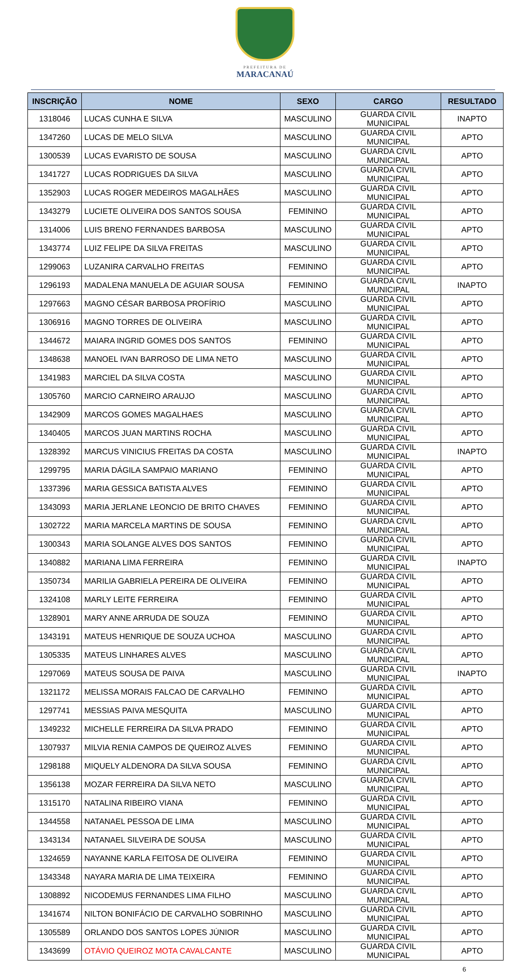PREFEITURA DE
MARACANAÚ
| INSCRIÇÃO | NOME | SEXO | CARGO | RESULTADO |
| --- | --- | --- | --- | --- |
| 1318046 | LUCAS CUNHA E SILVA | MASCULINO | GUARDA CIVIL MUNICIPAL | INAPTO |
| 1347260 | LUCAS DE MELO SILVA | MASCULINO | GUARDA CIVIL MUNICIPAL | APTO |
| 1300539 | LUCAS EVARISTO DE SOUSA | MASCULINO | GUARDA CIVIL MUNICIPAL | APTO |
| 1341727 | LUCAS RODRIGUES DA SILVA | MASCULINO | GUARDA CIVIL MUNICIPAL | APTO |
| 1352903 | LUCAS ROGER MEDEIROS MAGALHÃES | MASCULINO | GUARDA CIVIL MUNICIPAL | APTO |
| 1343279 | LUCIETE OLIVEIRA DOS SANTOS SOUSA | FEMININO | GUARDA CIVIL MUNICIPAL | APTO |
| 1314006 | LUIS BRENO FERNANDES BARBOSA | MASCULINO | GUARDA CIVIL MUNICIPAL | APTO |
| 1343774 | LUIZ FELIPE DA SILVA FREITAS | MASCULINO | GUARDA CIVIL MUNICIPAL | APTO |
| 1299063 | LUZANIRA CARVALHO FREITAS | FEMININO | GUARDA CIVIL MUNICIPAL | APTO |
| 1296193 | MADALENA MANUELA DE AGUIAR SOUSA | FEMININO | GUARDA CIVIL MUNICIPAL | INAPTO |
| 1297663 | MAGNO CÉSAR BARBOSA PROFÍRIO | MASCULINO | GUARDA CIVIL MUNICIPAL | APTO |
| 1306916 | MAGNO TORRES DE OLIVEIRA | MASCULINO | GUARDA CIVIL MUNICIPAL | APTO |
| 1344672 | MAIARA INGRID GOMES DOS SANTOS | FEMININO | GUARDA CIVIL MUNICIPAL | APTO |
| 1348638 | MANOEL IVAN BARROSO DE LIMA NETO | MASCULINO | GUARDA CIVIL MUNICIPAL | APTO |
| 1341983 | MARCIEL DA SILVA COSTA | MASCULINO | GUARDA CIVIL MUNICIPAL | APTO |
| 1305760 | MARCIO CARNEIRO ARAUJO | MASCULINO | GUARDA CIVIL MUNICIPAL | APTO |
| 1342909 | MARCOS GOMES MAGALHAES | MASCULINO | GUARDA CIVIL MUNICIPAL | APTO |
| 1340405 | MARCOS JUAN MARTINS ROCHA | MASCULINO | GUARDA CIVIL MUNICIPAL | APTO |
| 1328392 | MARCUS VINICIUS FREITAS DA COSTA | MASCULINO | GUARDA CIVIL MUNICIPAL | INAPTO |
| 1299795 | MARIA DÁGILA SAMPAIO MARIANO | FEMININO | GUARDA CIVIL MUNICIPAL | APTO |
| 1337396 | MARIA GESSICA BATISTA ALVES | FEMININO | GUARDA CIVIL MUNICIPAL | APTO |
| 1343093 | MARIA JERLANE LEONCIO DE BRITO CHAVES | FEMININO | GUARDA CIVIL MUNICIPAL | APTO |
| 1302722 | MARIA MARCELA MARTINS DE SOUSA | FEMININO | GUARDA CIVIL MUNICIPAL | APTO |
| 1300343 | MARIA SOLANGE ALVES DOS SANTOS | FEMININO | GUARDA CIVIL MUNICIPAL | APTO |
| 1340882 | MARIANA LIMA FERREIRA | FEMININO | GUARDA CIVIL MUNICIPAL | INAPTO |
| 1350734 | MARILIA GABRIELA PEREIRA DE OLIVEIRA | FEMININO | GUARDA CIVIL MUNICIPAL | APTO |
| 1324108 | MARLY LEITE FERREIRA | FEMININO | GUARDA CIVIL MUNICIPAL | APTO |
| 1328901 | MARY ANNE ARRUDA DE SOUZA | FEMININO | GUARDA CIVIL MUNICIPAL | APTO |
| 1343191 | MATEUS HENRIQUE DE SOUZA UCHOA | MASCULINO | GUARDA CIVIL MUNICIPAL | APTO |
| 1305335 | MATEUS LINHARES ALVES | MASCULINO | GUARDA CIVIL MUNICIPAL | APTO |
| 1297069 | MATEUS SOUSA DE PAIVA | MASCULINO | GUARDA CIVIL MUNICIPAL | INAPTO |
| 1321172 | MELISSA MORAIS FALCAO DE CARVALHO | FEMININO | GUARDA CIVIL MUNICIPAL | APTO |
| 1297741 | MESSIAS PAIVA MESQUITA | MASCULINO | GUARDA CIVIL MUNICIPAL | APTO |
| 1349232 | MICHELLE FERREIRA DA SILVA PRADO | FEMININO | GUARDA CIVIL MUNICIPAL | APTO |
| 1307937 | MILVIA RENIA CAMPOS DE QUEIROZ ALVES | FEMININO | GUARDA CIVIL MUNICIPAL | APTO |
| 1298188 | MIQUELY ALDENORA DA SILVA SOUSA | FEMININO | GUARDA CIVIL MUNICIPAL | APTO |
| 1356138 | MOZAR FERREIRA DA SILVA NETO | MASCULINO | GUARDA CIVIL MUNICIPAL | APTO |
| 1315170 | NATALINA RIBEIRO VIANA | FEMININO | GUARDA CIVIL MUNICIPAL | APTO |
| 1344558 | NATANAEL PESSOA DE LIMA | MASCULINO | GUARDA CIVIL MUNICIPAL | APTO |
| 1343134 | NATANAEL SILVEIRA DE SOUSA | MASCULINO | GUARDA CIVIL MUNICIPAL | APTO |
| 1324659 | NAYANNE KARLA FEITOSA DE OLIVEIRA | FEMININO | GUARDA CIVIL MUNICIPAL | APTO |
| 1343348 | NAYARA MARIA DE LIMA TEIXEIRA | FEMININO | GUARDA CIVIL MUNICIPAL | APTO |
| 1308892 | NICODEMUS FERNANDES LIMA FILHO | MASCULINO | GUARDA CIVIL MUNICIPAL | APTO |
| 1341674 | NILTON BONIFÁCIO DE CARVALHO SOBRINHO | MASCULINO | GUARDA CIVIL MUNICIPAL | APTO |
| 1305589 | ORLANDO DOS SANTOS LOPES JÚNIOR | MASCULINO | GUARDA CIVIL MUNICIPAL | APTO |
| 1343699 | OTÁVIO QUEIROZ MOTA CAVALCANTE | MASCULINO | GUARDA CIVIL MUNICIPAL | APTO |
6